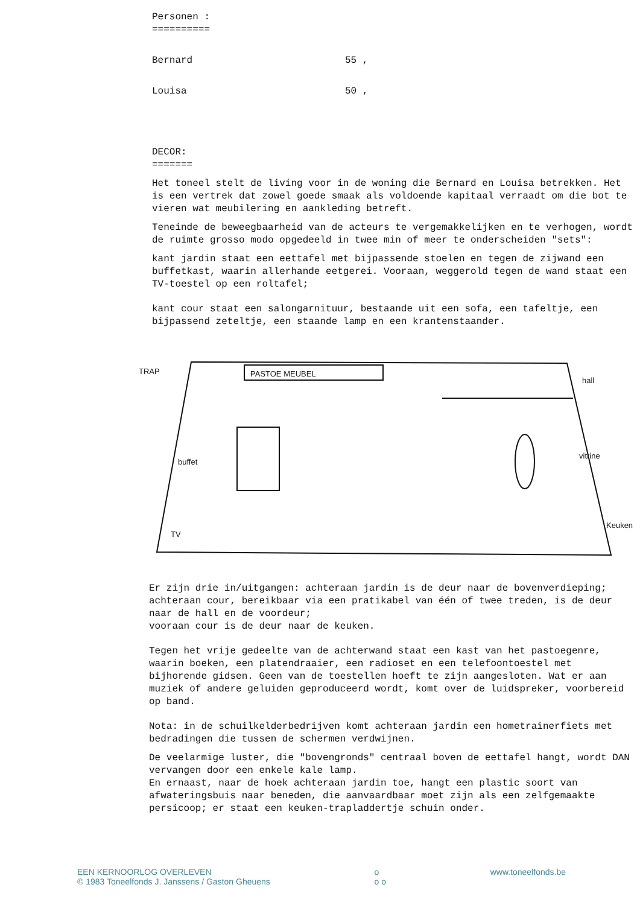Personen :
==========
Bernard 55 ,
Louisa 50 ,
DECOR:
=======
Het toneel stelt de living voor in de woning die Bernard en Louisa betrekken. Het is een vertrek dat zowel goede smaak als voldoende kapitaal verraadt om die bot te vieren wat meubilering en aankleding betreft.
Teneinde de beweegbaarheid van de acteurs te vergemakkelijken en te verhogen, wordt de ruimte grosso modo opgedeeld in twee min of meer te onderscheiden "sets":
kant jardin staat een eettafel met bijpassende stoelen en tegen de zijwand een buffetkast, waarin allerhande eetgerei. Vooraan, weggerold tegen de wand staat een TV-toestel op een roltafel;
kant cour staat een salongarnituur, bestaande uit een sofa, een tafeltje, een bijpassend zeteltje, een staande lamp en een krantenstaander.
TRAP
PASTOE MEUBEL
hall
Keuken
TV
buffet
vitrine
Er zijn drie in/uitgangen: achteraan jardin is de deur naar de bovenverdieping;
achteraan cour, bereikbaar via een pratikabel van één of twee treden, is de deur naar de hall en de voordeur;
vooraan cour is de deur naar de keuken.
Tegen het vrije gedeelte van de achterwand staat een kast van het pastoegenre, waarin boeken, een platendraaier, een radioset en een telefoontoestel met bijhorende gidsen. Geen van de toestellen hoeft te zijn aangesloten. Wat er aan muziek of andere geluiden geproduceerd wordt, komt over de luidspreker, voorbereid op band.
Nota: in de schuilkelderbedrijven komt achteraan jardin een hometrainerfiets met bedradingen die tussen de schermen verdwijnen.
De veelarmige luster, die "bovengronds" centraal boven de eettafel hangt, wordt DAN vervangen door een enkele kale lamp.
En ernaast, naar de hoek achteraan jardin toe, hangt een plastic soort van afwateringsbuis naar beneden, die aanvaardbaar moet zijn als een zelfgemaakte persicoop; er staat een keuken-trapladdertje schuin onder.
EEN KERNOORLOG OVERLEVEN
© 1983 Toneelfonds J. Janssens / Gaston Gheuens
o
o o
www.toneelfonds.be